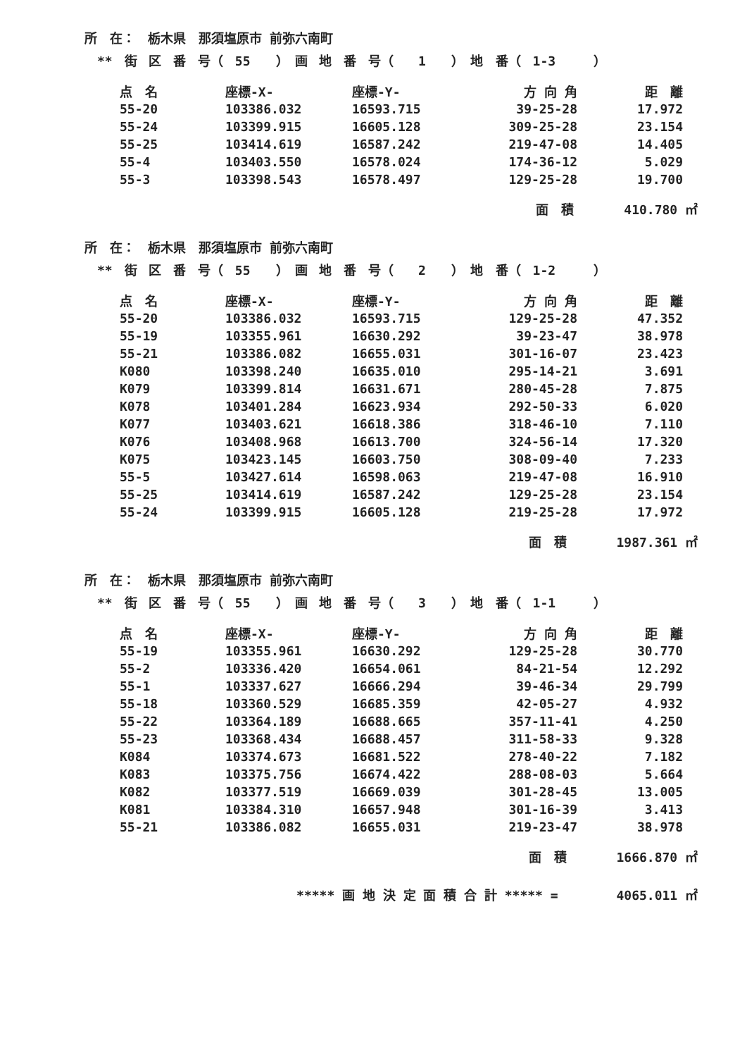所　在：　栃木県　那須塩原市 前弥六南町
** 街 区 番 号（ 55　　）　画 地 番 号（　 1　　）　地　番（ 1-3　　　）
| 点 名 | 座標-X- | 座標-Y- | 方 向 角 | 距 離 |
| --- | --- | --- | --- | --- |
| 55-20 | 103386.032 | 16593.715 | 39-25-28 | 17.972 |
| 55-24 | 103399.915 | 16605.128 | 309-25-28 | 23.154 |
| 55-25 | 103414.619 | 16587.242 | 219-47-08 | 14.405 |
| 55-4 | 103403.550 | 16578.024 | 174-36-12 | 5.029 |
| 55-3 | 103398.543 | 16578.497 | 129-25-28 | 19.700 |
面　積 410.780 ㎡
所　在：　栃木県　那須塩原市 前弥六南町
** 街 区 番 号（ 55　　）　画 地 番 号（　 2　　）　地　番（ 1-2　　　）
| 点 名 | 座標-X- | 座標-Y- | 方 向 角 | 距 離 |
| --- | --- | --- | --- | --- |
| 55-20 | 103386.032 | 16593.715 | 129-25-28 | 47.352 |
| 55-19 | 103355.961 | 16630.292 | 39-23-47 | 38.978 |
| 55-21 | 103386.082 | 16655.031 | 301-16-07 | 23.423 |
| K080 | 103398.240 | 16635.010 | 295-14-21 | 3.691 |
| K079 | 103399.814 | 16631.671 | 280-45-28 | 7.875 |
| K078 | 103401.284 | 16623.934 | 292-50-33 | 6.020 |
| K077 | 103403.621 | 16618.386 | 318-46-10 | 7.110 |
| K076 | 103408.968 | 16613.700 | 324-56-14 | 17.320 |
| K075 | 103423.145 | 16603.750 | 308-09-40 | 7.233 |
| 55-5 | 103427.614 | 16598.063 | 219-47-08 | 16.910 |
| 55-25 | 103414.619 | 16587.242 | 129-25-28 | 23.154 |
| 55-24 | 103399.915 | 16605.128 | 219-25-28 | 17.972 |
面　積 1987.361 ㎡
所　在：　栃木県　那須塩原市 前弥六南町
** 街 区 番 号（ 55　　）　画 地 番 号（　 3　　）　地　番（ 1-1　　　）
| 点 名 | 座標-X- | 座標-Y- | 方 向 角 | 距 離 |
| --- | --- | --- | --- | --- |
| 55-19 | 103355.961 | 16630.292 | 129-25-28 | 30.770 |
| 55-2 | 103336.420 | 16654.061 | 84-21-54 | 12.292 |
| 55-1 | 103337.627 | 16666.294 | 39-46-34 | 29.799 |
| 55-18 | 103360.529 | 16685.359 | 42-05-27 | 4.932 |
| 55-22 | 103364.189 | 16688.665 | 357-11-41 | 4.250 |
| 55-23 | 103368.434 | 16688.457 | 311-58-33 | 9.328 |
| K084 | 103374.673 | 16681.522 | 278-40-22 | 7.182 |
| K083 | 103375.756 | 16674.422 | 288-08-03 | 5.664 |
| K082 | 103377.519 | 16669.039 | 301-28-45 | 13.005 |
| K081 | 103384.310 | 16657.948 | 301-16-39 | 3.413 |
| 55-21 | 103386.082 | 16655.031 | 219-23-47 | 38.978 |
面　積 1666.870 ㎡
***** 画 地 決 定 面 積 合 計 ***** =　　　　 4065.011 ㎡